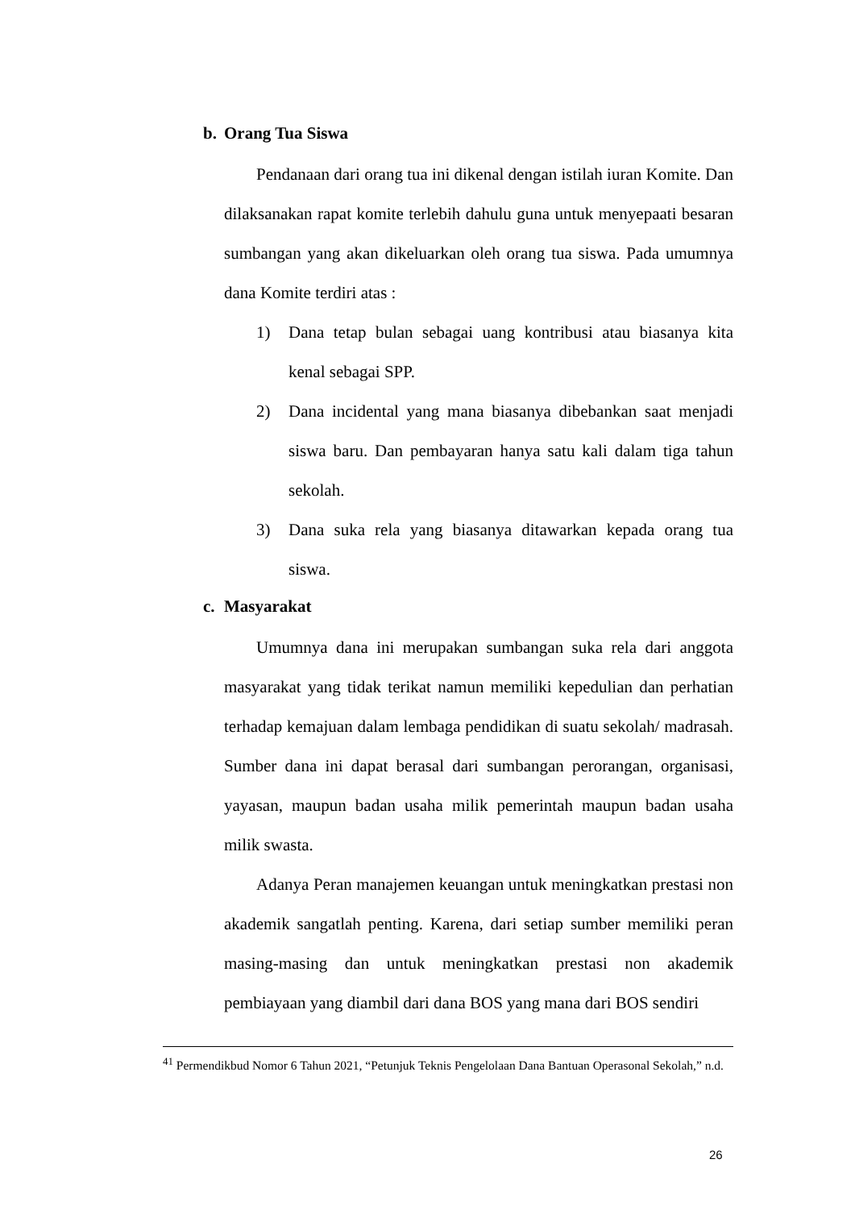b. Orang Tua Siswa
Pendanaan dari orang tua ini dikenal dengan istilah iuran Komite. Dan dilaksanakan rapat komite terlebih dahulu guna untuk menyepaati besaran sumbangan yang akan dikeluarkan oleh orang tua siswa. Pada umumnya dana Komite terdiri atas :
1) Dana tetap bulan sebagai uang kontribusi atau biasanya kita kenal sebagai SPP.
2) Dana incidental yang mana biasanya dibebankan saat menjadi siswa baru. Dan pembayaran hanya satu kali dalam tiga tahun sekolah.
3) Dana suka rela yang biasanya ditawarkan kepada orang tua siswa.
c. Masyarakat
Umumnya dana ini merupakan sumbangan suka rela dari anggota masyarakat yang tidak terikat namun memiliki kepedulian dan perhatian terhadap kemajuan dalam lembaga pendidikan di suatu sekolah/ madrasah. Sumber dana ini dapat berasal dari sumbangan perorangan, organisasi, yayasan, maupun badan usaha milik pemerintah maupun badan usaha milik swasta.
Adanya Peran manajemen keuangan untuk meningkatkan prestasi non akademik sangatlah penting. Karena, dari setiap sumber memiliki peran masing-masing dan untuk meningkatkan prestasi non akademik pembiayaan yang diambil dari dana BOS yang mana dari BOS sendiri
<sup>41</sup> Permendikbud Nomor 6 Tahun 2021, “Petunjuk Teknis Pengelolaan Dana Bantuan Operasonal Sekolah,” n.d.
26